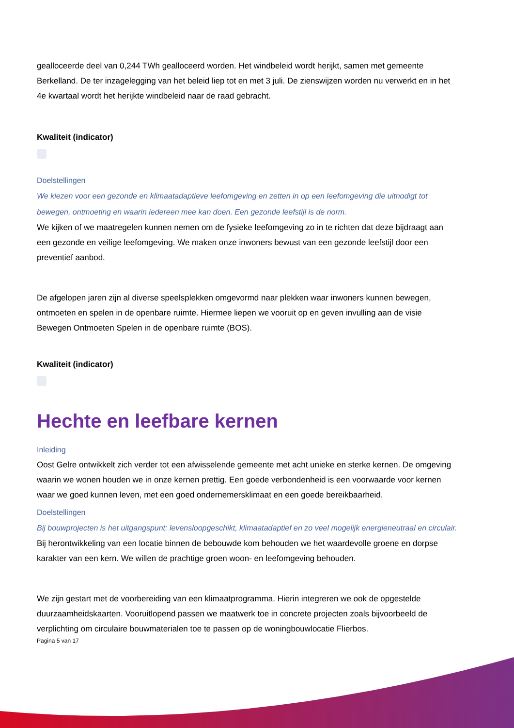gealloceerde deel van 0,244 TWh gealloceerd worden. Het windbeleid wordt herijkt, samen met gemeente Berkelland. De ter inzagelegging van het beleid liep tot en met 3 juli. De zienswijzen worden nu verwerkt en in het 4e kwartaal wordt het herijkte windbeleid naar de raad gebracht.
Kwaliteit (indicator)
Doelstellingen
We kiezen voor een gezonde en klimaatadaptieve leefomgeving en zetten in op een leefomgeving die uitnodigt tot bewegen, ontmoeting en waarin iedereen mee kan doen. Een gezonde leefstijl is de norm.
We kijken of we maatregelen kunnen nemen om de fysieke leefomgeving zo in te richten dat deze bijdraagt aan een gezonde en veilige leefomgeving. We maken onze inwoners bewust van een gezonde leefstijl door een preventief aanbod.
De afgelopen jaren zijn al diverse speelsplekken omgevormd naar plekken waar inwoners kunnen bewegen, ontmoeten en spelen in de openbare ruimte. Hiermee liepen we vooruit op en geven invulling aan de visie Bewegen Ontmoeten Spelen in de openbare ruimte (BOS).
Kwaliteit (indicator)
Hechte en leefbare kernen
Inleiding
Oost Gelre ontwikkelt zich verder tot een afwisselende gemeente met acht unieke en sterke kernen. De omgeving waarin we wonen houden we in onze kernen prettig. Een goede verbondenheid is een voorwaarde voor kernen waar we goed kunnen leven, met een goed ondernemersklimaat en een goede bereikbaarheid.
Doelstellingen
Bij bouwprojecten is het uitgangspunt: levensloopgeschikt, klimaatadaptief en zo veel mogelijk energieneutraal en circulair.
Bij herontwikkeling van een locatie binnen de bebouwde kom behouden we het waardevolle groene en dorpse karakter van een kern. We willen de prachtige groen woon- en leefomgeving behouden.
We zijn gestart met de voorbereiding van een klimaatprogramma. Hierin integreren we ook de opgestelde duurzaamheidskaarten. Vooruitlopend passen we maatwerk toe in concrete projecten zoals bijvoorbeeld de verplichting om circulaire bouwmaterialen toe te passen op de woningbouwlocatie Flierbos.
Pagina 5 van 17